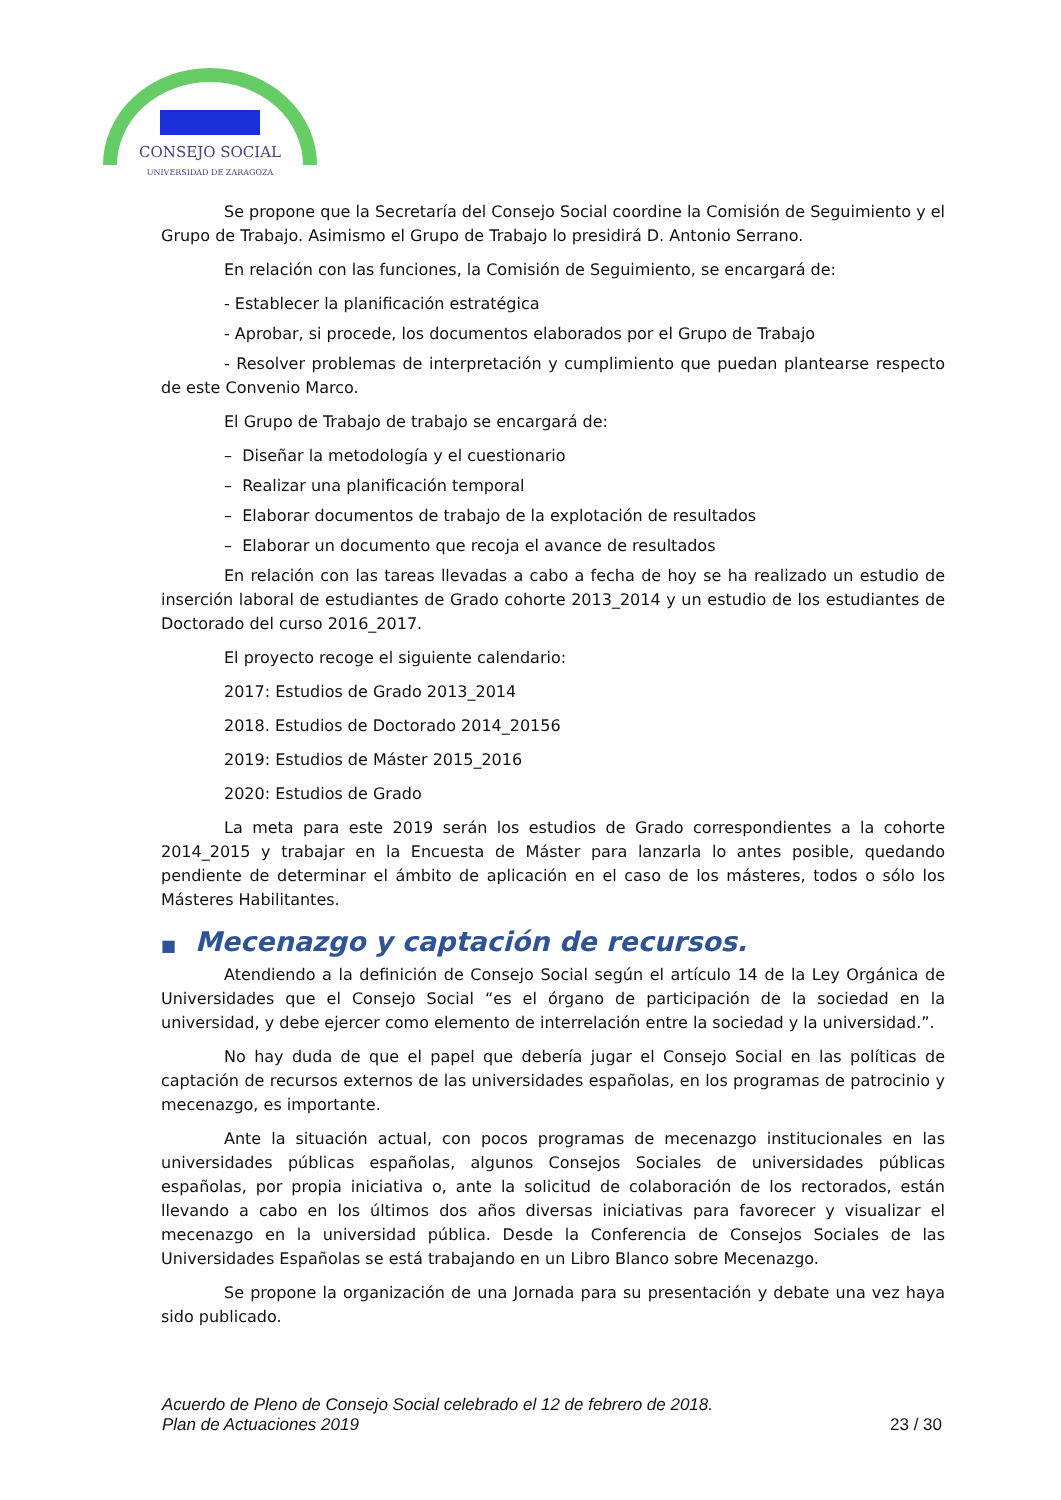CONSEJO SOCIAL
UNIVERSIDAD DE ZARAGOZA
Se propone que la Secretaría del Consejo Social coordine la Comisión de Seguimiento y el Grupo de Trabajo. Asimismo el Grupo de Trabajo lo presidirá D. Antonio Serrano.
En relación con las funciones, la Comisión de Seguimiento, se encargará de:
- Establecer la planificación estratégica
- Aprobar, si procede, los documentos elaborados por el Grupo de Trabajo
- Resolver problemas de interpretación y cumplimiento que puedan plantearse respecto de este Convenio Marco.
El Grupo de Trabajo de trabajo se encargará de:
– Diseñar la metodología y el cuestionario
– Realizar una planificación temporal
– Elaborar documentos de trabajo de la explotación de resultados
– Elaborar un documento que recoja el avance de resultados
En relación con las tareas llevadas a cabo a fecha de hoy se ha realizado un estudio de inserción laboral de estudiantes de Grado cohorte 2013_2014 y un estudio de los estudiantes de Doctorado del curso 2016_2017.
El proyecto recoge el siguiente calendario:
2017: Estudios de Grado 2013_2014
2018. Estudios de Doctorado 2014_20156
2019: Estudios de Máster 2015_2016
2020: Estudios de Grado
La meta para este 2019 serán los estudios de Grado correspondientes a la cohorte 2014_2015 y trabajar en la Encuesta de Máster para lanzarla lo antes posible, quedando pendiente de determinar el ámbito de aplicación en el caso de los másteres, todos o sólo los Másteres Habilitantes.
■ Mecenazgo y captación de recursos.
Atendiendo a la definición de Consejo Social según el artículo 14 de la Ley Orgánica de Universidades que el Consejo Social “es el órgano de participación de la sociedad en la universidad, y debe ejercer como elemento de interrelación entre la sociedad y la universidad.”.
No hay duda de que el papel que debería jugar el Consejo Social en las políticas de captación de recursos externos de las universidades españolas, en los programas de patrocinio y mecenazgo, es importante.
Ante la situación actual, con pocos programas de mecenazgo institucionales en las universidades públicas españolas, algunos Consejos Sociales de universidades públicas españolas, por propia iniciativa o, ante la solicitud de colaboración de los rectorados, están llevando a cabo en los últimos dos años diversas iniciativas para favorecer y visualizar el mecenazgo en la universidad pública. Desde la Conferencia de Consejos Sociales de las Universidades Españolas se está trabajando en un Libro Blanco sobre Mecenazgo.
Se propone la organización de una Jornada para su presentación y debate una vez haya sido publicado.
Acuerdo de Pleno de Consejo Social celebrado el 12 de febrero de 2018.
Plan de Actuaciones 2019 23 / 30